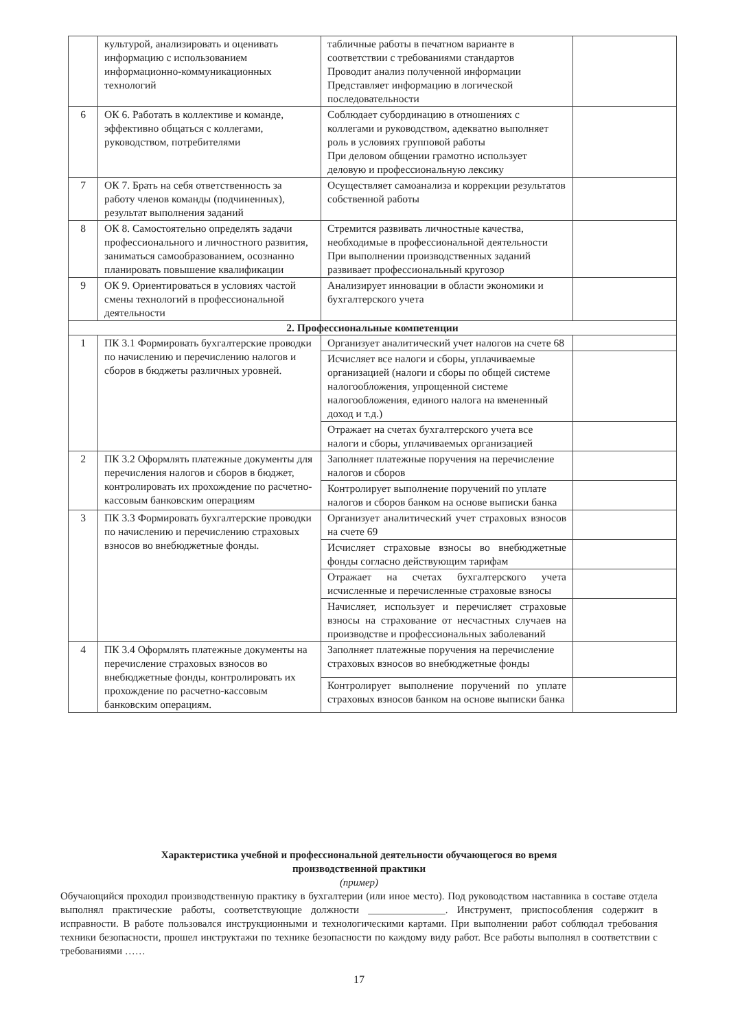| | культурой, анализировать и оценивать информацию с использованием информационно-коммуникационных технологий | табличные работы в печатном варианте в соответствии с требованиями стандартов Проводит анализ полученной информации Представляет информацию в логической последовательности | |
| 6 | ОК 6. Работать в коллективе и команде, эффективно общаться с коллегами, руководством, потребителями | Соблюдает субординацию в отношениях с коллегами и руководством, адекватно выполняет роль в условиях групповой работы При деловом общении грамотно использует деловую и профессиональную лексику | |
| 7 | ОК 7. Брать на себя ответственность за работу членов команды (подчиненных), результат выполнения заданий | Осуществляет самоанализа и коррекции результатов собственной работы | |
| 8 | ОК 8. Самостоятельно определять задачи профессионального и личностного развития, заниматься самообразованием, осознанно планировать повышение квалификации | Стремится развивать личностные качества, необходимые в профессиональной деятельности При выполнении производственных заданий развивает профессиональный кругозор | |
| 9 | ОК 9. Ориентироваться в условиях частой смены технологий в профессиональной деятельности | Анализирует инновации в области экономики и бухгалтерского учета | |
| 2. Профессиональные компетенции | | | |
| 1 | ПК 3.1 Формировать бухгалтерские проводки по начислению и перечислению налогов и сборов в бюджеты различных уровней. | Организует аналитический учет налогов на счете 68 | |
| | | Исчисляет все налоги и сборы, уплачиваемые организацией (налоги и сборы по общей системе налогообложения, упрощенной системе налогообложения, единого налога на вмененный доход и т.д.) | |
| | | Отражает на счетах бухгалтерского учета все налоги и сборы, уплачиваемых организацией | |
| 2 | ПК 3.2 Оформлять платежные документы для перечисления налогов и сборов в бюджет, контролировать их прохождение по расчетно-кассовым банковским операциям | Заполняет платежные поручения на перечисление налогов и сборов | |
| | | Контролирует выполнение поручений по уплате налогов и сборов банком на основе выписки банка | |
| 3 | ПК 3.3 Формировать бухгалтерские проводки по начислению и перечислению страховых взносов во внебюджетные фонды. | Организует аналитический учет страховых взносов на счете 69 | |
| | | Исчисляет страховые взносы во внебюджетные фонды согласно действующим тарифам | |
| | | Отражает на счетах бухгалтерского учета исчисленные и перечисленные страховые взносы | |
| | | Начисляет, использует и перечисляет страховые взносы на страхование от несчастных случаев на производстве и профессиональных заболеваний | |
| 4 | ПК 3.4 Оформлять платежные документы на перечисление страховых взносов во внебюджетные фонды, контролировать их прохождение по расчетно-кассовым банковским операциям. | Заполняет платежные поручения на перечисление страховых взносов во внебюджетные фонды | |
| | | Контролирует выполнение поручений по уплате страховых взносов банком на основе выписки банка | |
Характеристика учебной и профессиональной деятельности обучающегося во время
производственной практики
(пример)
Обучающийся проходил производственную практику в бухгалтерии (или иное место). Под руководством наставника в составе отдела выполнял практические работы, соответствующие должности _______________. Инструмент, приспособления содержит в исправности. В работе пользовался инструкционными и технологическими картами. При выполнении работ соблюдал требования техники безопасности, прошел инструктажи по технике безопасности по каждому виду работ. Все работы выполнял в соответствии с требованиями ……
17